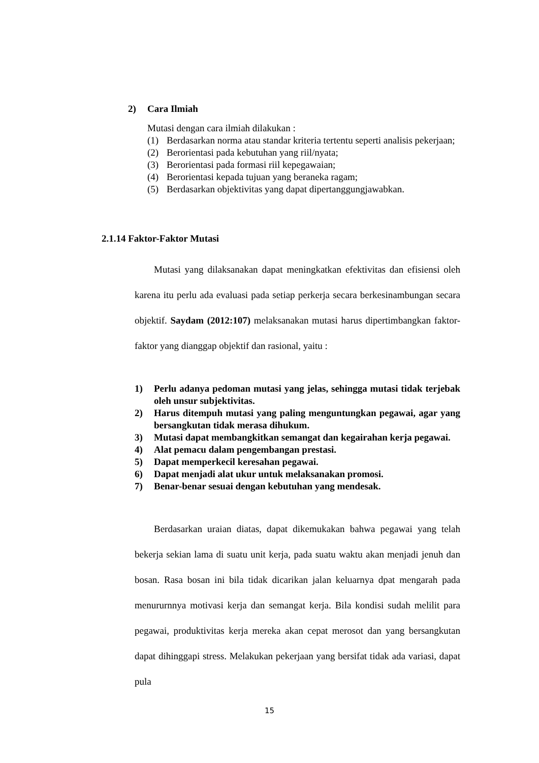2) Cara Ilmiah
Mutasi dengan cara ilmiah dilakukan :
(1) Berdasarkan norma atau standar kriteria tertentu seperti analisis pekerjaan;
(2) Berorientasi pada kebutuhan yang riil/nyata;
(3) Berorientasi pada formasi riil kepegawaian;
(4) Berorientasi kepada tujuan yang beraneka ragam;
(5) Berdasarkan objektivitas yang dapat dipertanggungjawabkan.
2.1.14 Faktor-Faktor Mutasi
Mutasi yang dilaksanakan dapat meningkatkan efektivitas dan efisiensi oleh karena itu perlu ada evaluasi pada setiap perkerja secara berkesinambungan secara objektif. Saydam (2012:107) melaksanakan mutasi harus dipertimbangkan faktor-faktor yang dianggap objektif dan rasional, yaitu :
1) Perlu adanya pedoman mutasi yang jelas, sehingga mutasi tidak terjebak oleh unsur subjektivitas.
2) Harus ditempuh mutasi yang paling menguntungkan pegawai, agar yang bersangkutan tidak merasa dihukum.
3) Mutasi dapat membangkitkan semangat dan kegairahan kerja pegawai.
4) Alat pemacu dalam pengembangan prestasi.
5) Dapat memperkecil keresahan pegawai.
6) Dapat menjadi alat ukur untuk melaksanakan promosi.
7) Benar-benar sesuai dengan kebutuhan yang mendesak.
Berdasarkan uraian diatas, dapat dikemukakan bahwa pegawai yang telah bekerja sekian lama di suatu unit kerja, pada suatu waktu akan menjadi jenuh dan bosan. Rasa bosan ini bila tidak dicarikan jalan keluarnya dpat mengarah pada menururnnya motivasi kerja dan semangat kerja. Bila kondisi sudah melilit para pegawai, produktivitas kerja mereka akan cepat merosot dan yang bersangkutan dapat dihinggapi stress. Melakukan pekerjaan yang bersifat tidak ada variasi, dapat pula
15